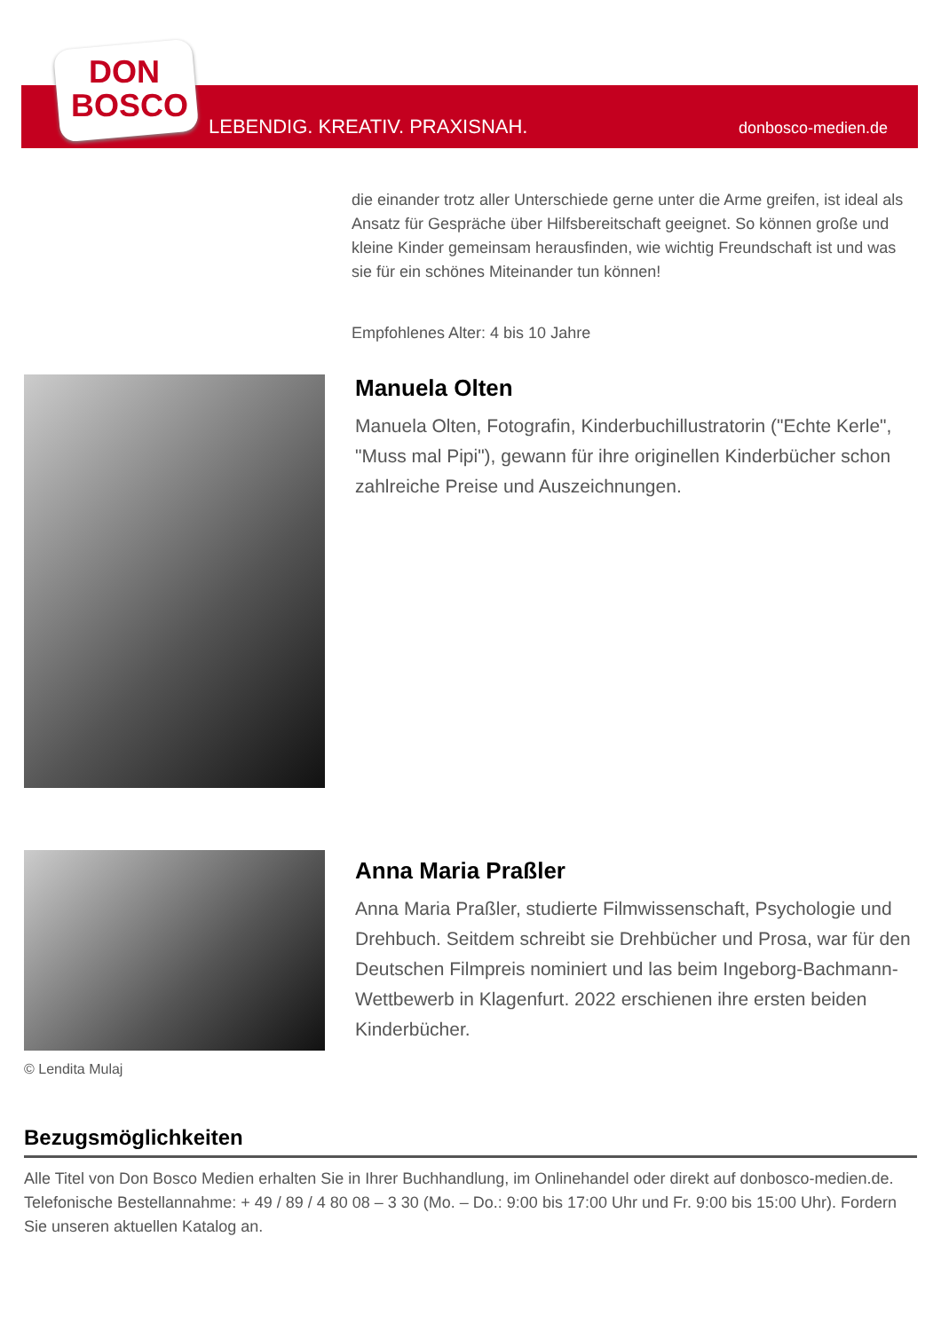DON
BOSCO
LEBENDIG. KREATIV. PRAXISNAH. donbosco-medien.de
die einander trotz aller Unterschiede gerne unter die Arme greifen, ist ideal als Ansatz für Gespräche über Hilfsbereitschaft geeignet. So können große und kleine Kinder gemeinsam herausfinden, wie wichtig Freundschaft ist und was sie für ein schönes Miteinander tun können!
Empfohlenes Alter: 4 bis 10 Jahre
Manuela Olten
Manuela Olten, Fotografin, Kinderbuchillustratorin ("Echte Kerle", "Muss mal Pipi"), gewann für ihre originellen Kinderbücher schon zahlreiche Preise und Auszeichnungen.
© Lendita Mulaj
Anna Maria Praßler
Anna Maria Praßler, studierte Filmwissenschaft, Psychologie und Drehbuch. Seitdem schreibt sie Drehbücher und Prosa, war für den Deutschen Filmpreis nominiert und las beim Ingeborg-Bachmann-Wettbewerb in Klagenfurt. 2022 erschienen ihre ersten beiden Kinderbücher.
Bezugsmöglichkeiten
Alle Titel von Don Bosco Medien erhalten Sie in Ihrer Buchhandlung, im Onlinehandel oder direkt auf donbosco-medien.de. Telefonische Bestellannahme: + 49 / 89 / 4 80 08 – 3 30 (Mo. – Do.: 9:00 bis 17:00 Uhr und Fr. 9:00 bis 15:00 Uhr). Fordern Sie unseren aktuellen Katalog an.